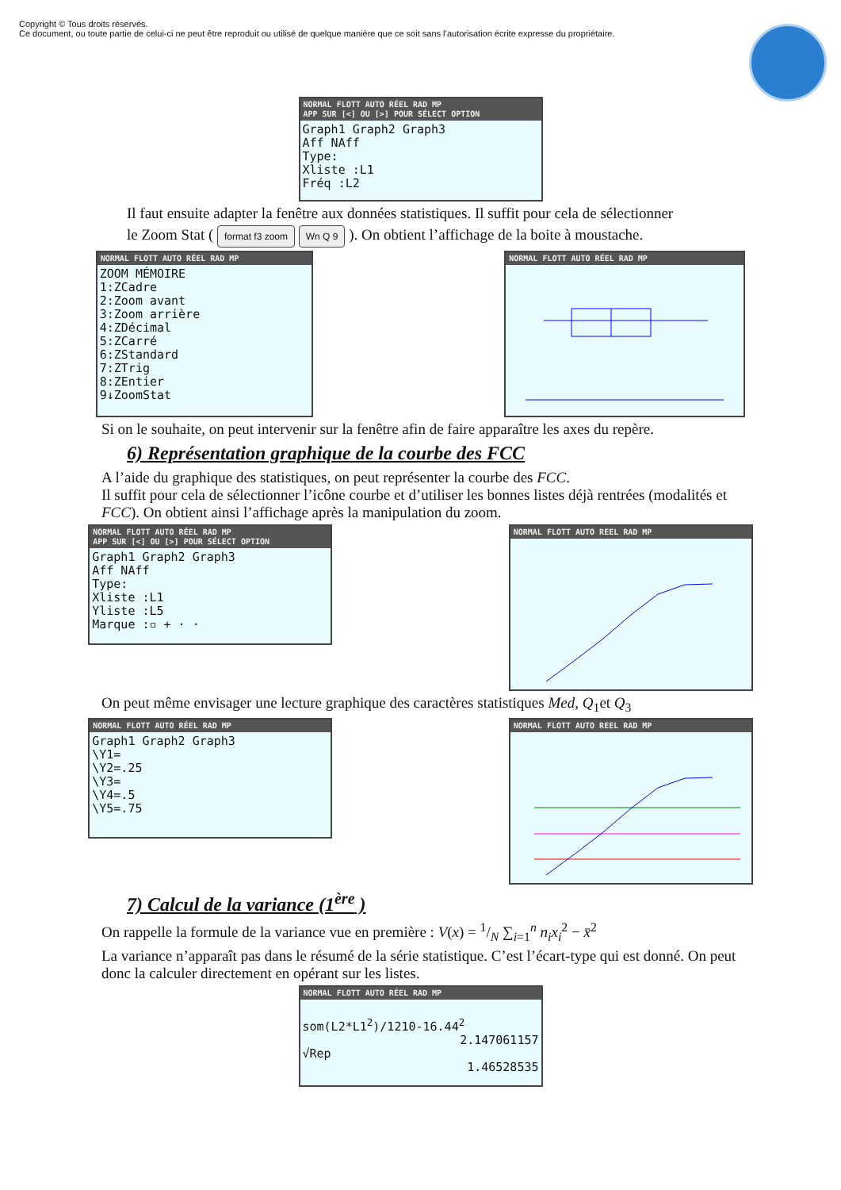Copyright © Tous droits réservés.
Ce document, ou toute partie de celui-ci ne peut être reproduit ou utilisé de quelque manière que ce soit sans l’autorisation écrite expresse du propriétaire.
NORMAL FLOTT AUTO RÉEL RAD MP
APP SUR [<] OU [>] POUR SÉLECT OPTION
Graph1 Graph2 Graph3
Aff NAff
Type:
Xliste :L1
Fréq :L2
Il faut ensuite adapter la fenêtre aux données statistiques. Il suffit pour cela de sélectionner
le Zoom Stat ( format f3 zoom Wn Q 9 ). On obtient l’affichage de la boite à moustache.
NORMAL FLOTT AUTO RÉEL RAD MP
ZOOM MÉMOIRE
1:ZCadre
2:Zoom avant
3:Zoom arrière
4:ZDécimal
5:ZCarré
6:ZStandard
7:ZTrig
8:ZEntier
9↓ZoomStat
NORMAL FLOTT AUTO RÉEL RAD MP
Si on le souhaite, on peut intervenir sur la fenêtre afin de faire apparaître les axes du repère.
6) Représentation graphique de la courbe des FCC
A l’aide du graphique des statistiques, on peut représenter la courbe des FCC.
Il suffit pour cela de sélectionner l’icône courbe et d’utiliser les bonnes listes déjà rentrées (modalités et FCC). On obtient ainsi l’affichage après la manipulation du zoom.
NORMAL FLOTT AUTO RÉEL RAD MP
APP SUR [<] OU [>] POUR SÉLECT OPTION
Graph1 Graph2 Graph3
Aff NAff
Type:
Xliste :L1
Yliste :L5
Marque :▫ + · ·
NORMAL FLOTT AUTO REEL RAD MP
On peut même envisager une lecture graphique des caractères statistiques Med, Q<sub>1</sub>et Q<sub>3</sub>
NORMAL FLOTT AUTO RÉEL RAD MP
Graph1 Graph2 Graph3
\Y1=
\Y2=.25
\Y3=
\Y4=.5
\Y5=.75
NORMAL FLOTT AUTO REEL RAD MP
7) Calcul de la variance (1<sup>ère</sup> )
On rappelle la formule de la variance vue en première : V(x) = 1/N ∑<sub>i=1</sub><sup>n</sup> n<sub>i</sub>x<sub>i</sub><sup>2</sup> − x̄<sup>2</sup>
La variance n’apparaît pas dans le résumé de la série statistique. C’est l’écart-type qui est donné. On peut donc la calculer directement en opérant sur les listes.
NORMAL FLOTT AUTO RÉEL RAD MP
som(L2*L1<sup>2</sup>)/1210-16.44<sup>2</sup>
2.147061157
√Rep
1.46528535